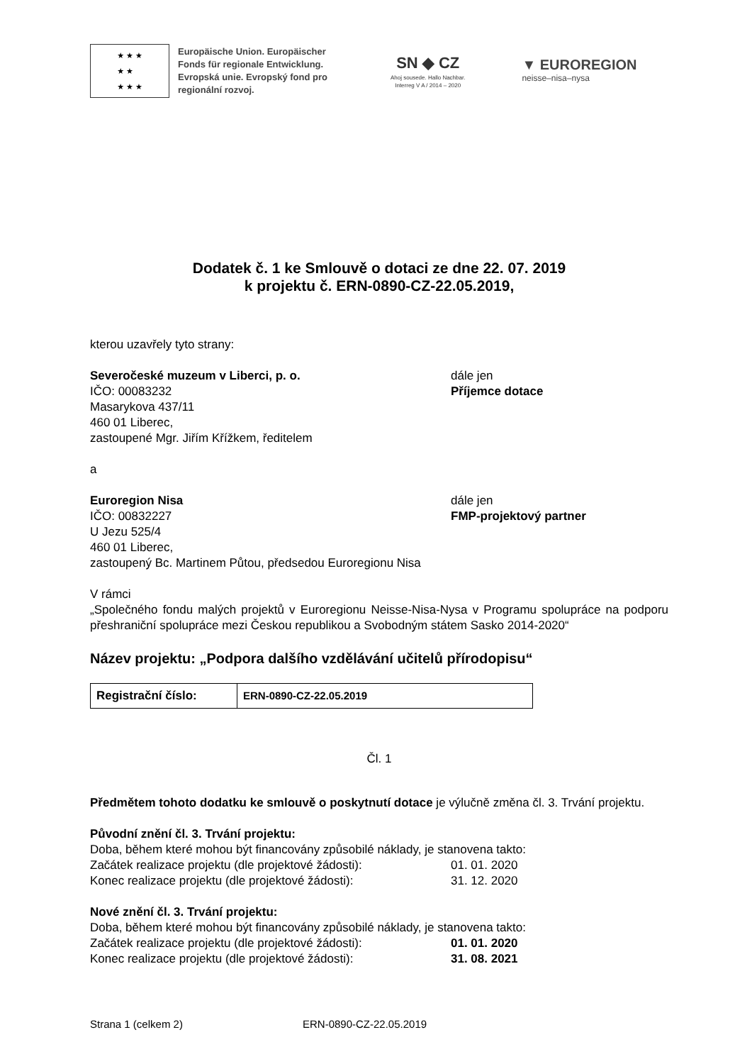★ ★ ★
★ ★
★ ★ ★
Europäische Union. Europäischer Fonds für regionale Entwicklung. Evropská unie. Evropský fond pro regionální rozvoj.
SN ◆ CZ
Ahoj sousede. Hallo Nachbar.
Interreg V A / 2014 – 2020
▼ EUROREGION
neisse–nisa–nysa
Dodatek č. 1 ke Smlouvě o dotaci ze dne 22. 07. 2019
k projektu č. ERN-0890-CZ-22.05.2019,
kterou uzavřely tyto strany:
Severočeské muzeum v Liberci, p. o.
IČO: 00083232
Masarykova 437/11
460 01 Liberec,
zastoupené Mgr. Jiřím Křížkem, ředitelem
dále jen
Příjemce dotace
a
Euroregion Nisa
IČO: 00832227
U Jezu 525/4
460 01 Liberec,
zastoupený Bc. Martinem Půtou, předsedou Euroregionu Nisa
dále jen
FMP-projektový partner
V rámci
„Společného fondu malých projektů v Euroregionu Neisse-Nisa-Nysa v Programu spolupráce na podporu přeshraniční spolupráce mezi Českou republikou a Svobodným státem Sasko 2014-2020“
Název projektu: „Podpora dalšího vzdělávání učitelů přírodopisu“
| Registrační číslo: | ERN-0890-CZ-22.05.2019 |
Čl. 1
Předmětem tohoto dodatku ke smlouvě o poskytnutí dotace je výlučně změna čl. 3. Trvání projektu.
Původní znění čl. 3. Trvání projektu:
Doba, během které mohou být financovány způsobilé náklady, je stanovena takto:
Začátek realizace projektu (dle projektové žádosti): 01. 01. 2020
Konec realizace projektu (dle projektové žádosti): 31. 12. 2020
Nové znění čl. 3. Trvání projektu:
Doba, během které mohou být financovány způsobilé náklady, je stanovena takto:
Začátek realizace projektu (dle projektové žádosti): 01. 01. 2020
Konec realizace projektu (dle projektové žádosti): 31. 08. 2021
Strana 1 (celkem 2) ERN-0890-CZ-22.05.2019